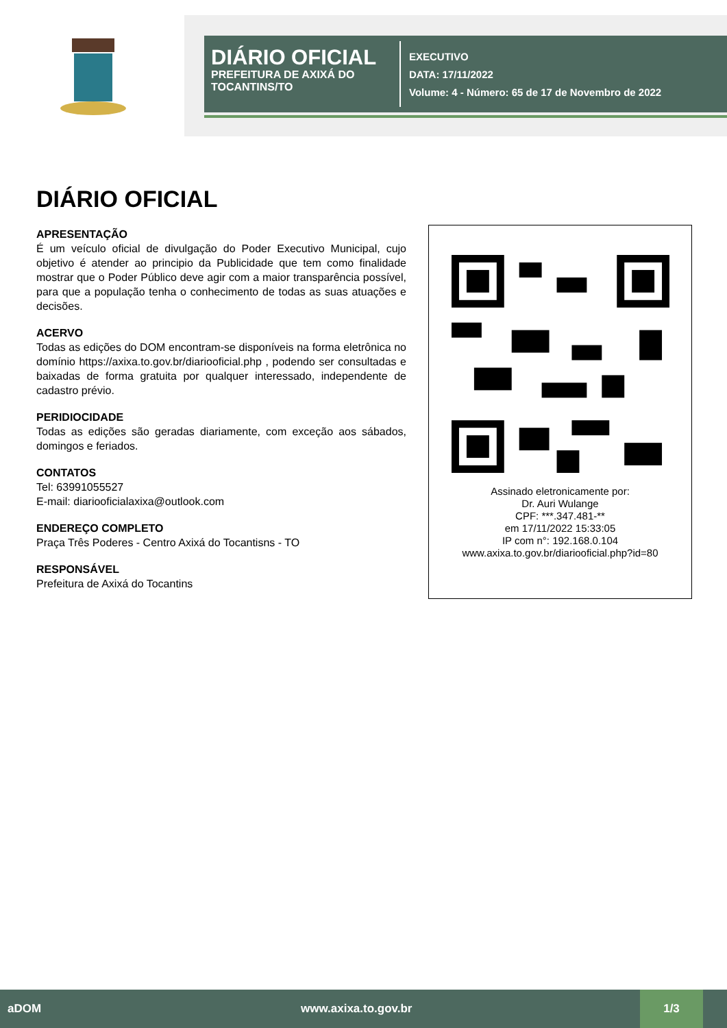DIÁRIO OFICIAL
PREFEITURA DE AXIXÁ DO TOCANTINS/TO
EXECUTIVO
DATA: 17/11/2022
Volume: 4 - Número: 65 de 17 de Novembro de 2022
DIÁRIO OFICIAL
APRESENTAÇÃO
É um veículo oficial de divulgação do Poder Executivo Municipal, cujo objetivo é atender ao principio da Publicidade que tem como finalidade mostrar que o Poder Público deve agir com a maior transparência possível, para que a população tenha o conhecimento de todas as suas atuações e decisões.
ACERVO
Todas as edições do DOM encontram-se disponíveis na forma eletrônica no domínio https://axixa.to.gov.br/diariooficial.php , podendo ser consultadas e baixadas de forma gratuita por qualquer interessado, independente de cadastro prévio.
PERIDIOCIDADE
Todas as edições são geradas diariamente, com exceção aos sábados, domingos e feriados.
CONTATOS
Tel: 63991055527
E-mail: diariooficialaxixa@outlook.com
ENDEREÇO COMPLETO
Praça Três Poderes - Centro Axixá do Tocantisns - TO
RESPONSÁVEL
Prefeitura de Axixá do Tocantins
Assinado eletronicamente por:
Dr. Auri Wulange
CPF: ***.347.481-**
em 17/11/2022 15:33:05
IP com n°: 192.168.0.104
www.axixa.to.gov.br/diariooficial.php?id=80
aDOM www.axixa.to.gov.br 1/3